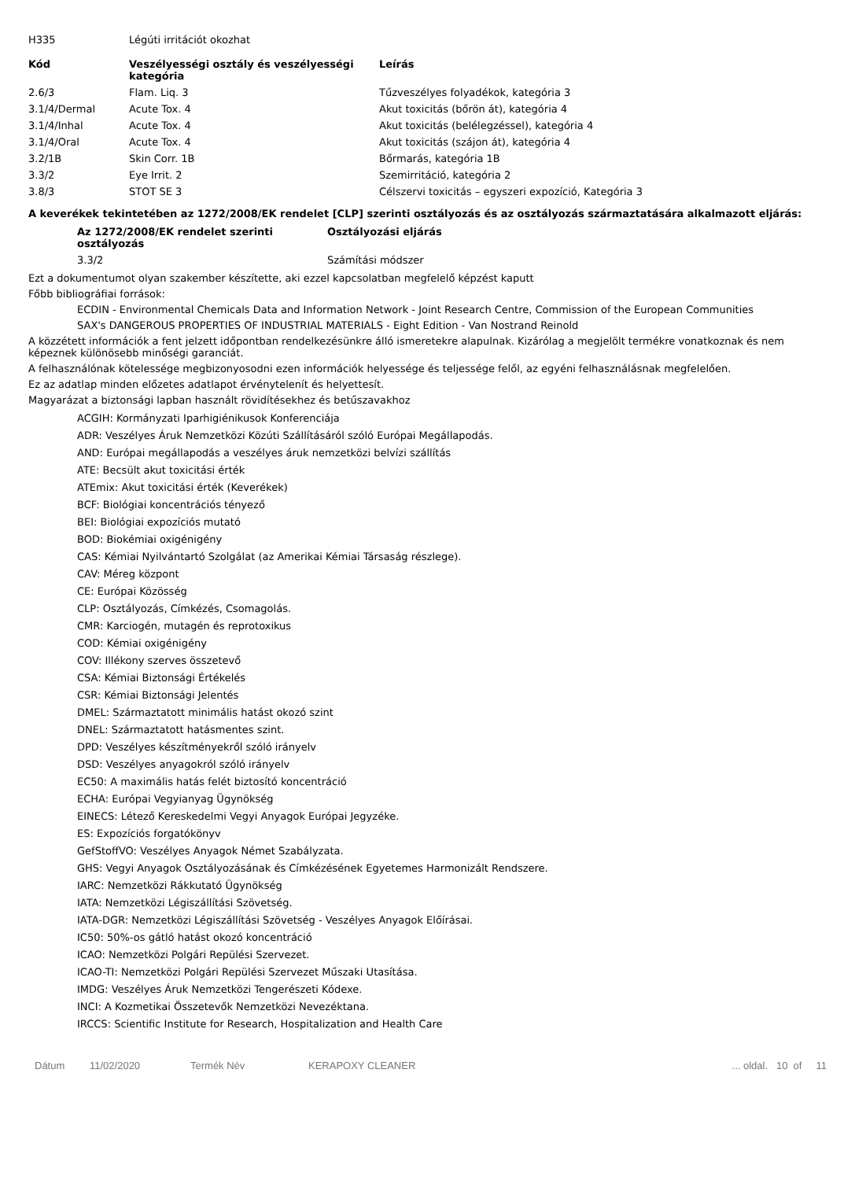| H335 | Légúti irritációt okozhat |
| Kód | Veszélyességi osztály és veszélyességi kategória | Leírás |
| --- | --- | --- |
| 2.6/3 | Flam. Liq. 3 | Tűzveszélyes folyadékok, kategória 3 |
| 3.1/4/Dermal | Acute Tox. 4 | Akut toxicitás (bőrön át), kategória 4 |
| 3.1/4/Inhal | Acute Tox. 4 | Akut toxicitás (belélegzéssel), kategória 4 |
| 3.1/4/Oral | Acute Tox. 4 | Akut toxicitás (szájon át), kategória 4 |
| 3.2/1B | Skin Corr. 1B | Bőrmarás, kategória 1B |
| 3.3/2 | Eye Irrit. 2 | Szemirritáció, kategória 2 |
| 3.8/3 | STOT SE 3 | Célszervi toxicitás – egyszeri expozíció, Kategória 3 |
A keverékek tekintetében az 1272/2008/EK rendelet [CLP] szerinti osztályozás és az osztályozás származtatására alkalmazott eljárás:
| Az 1272/2008/EK rendelet szerinti osztályozás | Osztályozási eljárás |
| --- | --- |
| 3.3/2 | Számítási módszer |
Ezt a dokumentumot olyan szakember készítette, aki ezzel kapcsolatban megfelelő képzést kaputt
Főbb bibliográfiai források:
ECDIN - Environmental Chemicals Data and Information Network - Joint Research Centre, Commission of the European Communities
SAX's DANGEROUS PROPERTIES OF INDUSTRIAL MATERIALS - Eight Edition - Van Nostrand Reinold
A közzétett információk a fent jelzett időpontban rendelkezésünkre álló ismeretekre alapulnak. Kizárólag a megjelölt termékre vonatkoznak és nem képeznek különösebb minőségi garanciát.
A felhasználónak kötelessége megbizonyosodni ezen információk helyessége és teljessége felől, az egyéni felhasználásnak megfelelően.
Ez az adatlap minden előzetes adatlapot érvénytelenít és helyettesít.
Magyarázat a biztonsági lapban használt rövidítésekhez és betűszavakhoz
ACGIH: Kormányzati Iparhigiénikusok Konferenciája
ADR: Veszélyes Áruk Nemzetközi Közúti Szállításáról szóló Európai Megállapodás.
AND: Európai megállapodás a veszélyes áruk nemzetközi belvízi szállítás
ATE: Becsült akut toxicitási érték
ATEmix: Akut toxicitási érték (Keverékek)
BCF: Biológiai koncentrációs tényező
BEI: Biológiai expozíciós mutató
BOD: Biokémiai oxigénigény
CAS: Kémiai Nyilvántartó Szolgálat (az Amerikai Kémiai Társaság részlege).
CAV: Méreg központ
CE: Európai Közösség
CLP: Osztályozás, Címkézés, Csomagolás.
CMR: Karciogén, mutagén és reprotoxikus
COD: Kémiai oxigénigény
COV: Illékony szerves összetevő
CSA: Kémiai Biztonsági Értékelés
CSR: Kémiai Biztonsági Jelentés
DMEL: Származtatott minimális hatást okozó szint
DNEL: Származtatott hatásmentes szint.
DPD: Veszélyes készítményekről szóló irányelv
DSD: Veszélyes anyagokról szóló irányelv
EC50: A maximális hatás felét biztosító koncentráció
ECHA: Európai Vegyianyag Ügynökség
EINECS: Létező Kereskedelmi Vegyi Anyagok Európai Jegyzéke.
ES: Expozíciós forgatókönyv
GefStoffVO: Veszélyes Anyagok Német Szabályzata.
GHS: Vegyi Anyagok Osztályozásának és Címkézésének Egyetemes Harmonizált Rendszere.
IARC: Nemzetközi Rákkutató Ügynökség
IATA: Nemzetközi Légiszállítási Szövetség.
IATA-DGR: Nemzetközi Légiszállítási Szövetség - Veszélyes Anyagok Előírásai.
IC50: 50%-os gátló hatást okozó koncentráció
ICAO: Nemzetközi Polgári Repülési Szervezet.
ICAO-TI: Nemzetközi Polgári Repülési Szervezet Műszaki Utasítása.
IMDG: Veszélyes Áruk Nemzetközi Tengerészeti Kódexe.
INCI: A Kozmetikai Összetevők Nemzetközi Nevezéktana.
IRCCS: Scientific Institute for Research, Hospitalization and Health Care
Dátum 11/02/2020 Termék Név KERAPOXY CLEANER... oldal. 10 of 11